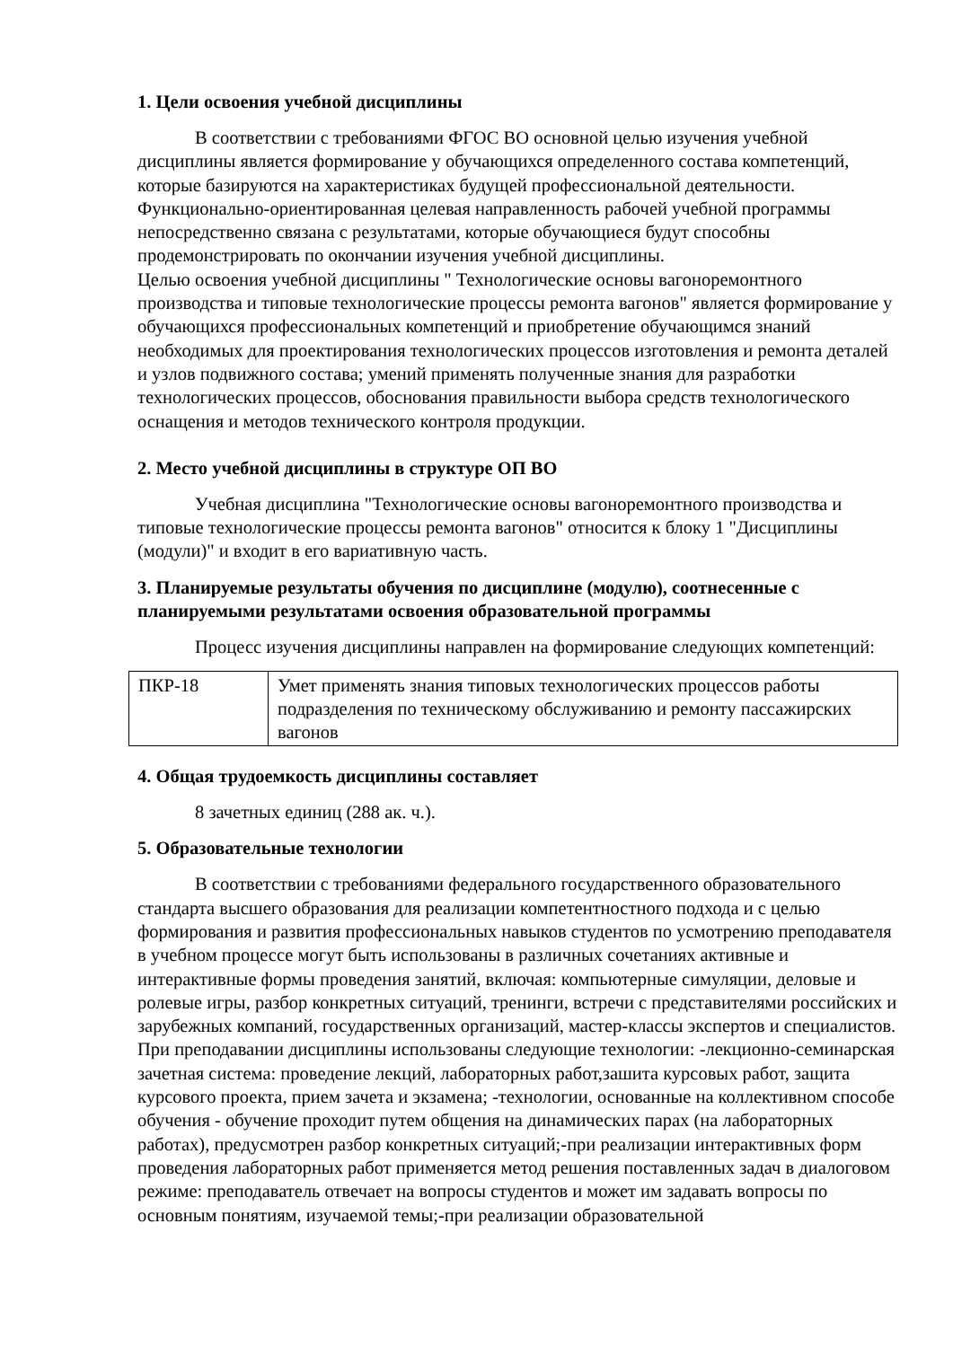1. Цели освоения учебной дисциплины
В соответствии с требованиями ФГОС ВО основной целью изучения учебной дисциплины является формирование у обучающихся определенного состава компетенций, которые базируются на характеристиках будущей профессиональной деятельности. Функционально-ориентированная целевая направленность рабочей учебной программы непосредственно связана с результатами, которые обучающиеся будут способны продемонстрировать по окончании изучения учебной дисциплины.
Целью освоения учебной дисциплины " Технологические основы вагоноремонтного производства и типовые технологические процессы ремонта вагонов" является формирование у обучающихся профессиональных компетенций и приобретение обучающимся знаний необходимых для проектирования технологических процессов изготовления и ремонта деталей и узлов подвижного состава; умений применять полученные знания для разработки технологических процессов, обоснования правильности выбора средств технологического оснащения и методов технического контроля продукции.
2. Место учебной дисциплины в структуре ОП ВО
Учебная дисциплина "Технологические основы вагоноремонтного производства и типовые технологические процессы ремонта вагонов" относится к блоку 1 "Дисциплины (модули)" и входит в его вариативную часть.
3. Планируемые результаты обучения по дисциплине (модулю), соотнесенные с планируемыми результатами освоения образовательной программы
Процесс изучения дисциплины направлен на формирование следующих компетенций:
| ПКР-18 | Умет применять знания типовых технологических процессов работы подразделения по техническому обслуживанию и ремонту пассажирских вагонов |
4. Общая трудоемкость дисциплины составляет
8 зачетных единиц (288 ак. ч.).
5. Образовательные технологии
В соответствии с требованиями федерального государственного образовательного стандарта высшего образования для реализации компетентностного подхода и с целью формирования и развития профессиональных навыков студентов по усмотрению преподавателя в учебном процессе могут быть использованы в различных сочетаниях активные и интерактивные формы проведения занятий, включая: компьютерные симуляции, деловые и ролевые игры, разбор конкретных ситуаций, тренинги, встречи с представителями российских и зарубежных компаний, государственных организаций, мастер-классы экспертов и специалистов. При преподавании дисциплины использованы следующие технологии: -лекционно-семинарская зачетная система: проведение лекций, лабораторных работ,зашита курсовых работ, защита курсового проекта, прием зачета и экзамена; -технологии, основанные на коллективном способе обучения - обучение проходит путем общения на динамических парах (на лабораторных работах), предусмотрен разбор конкретных ситуаций;-при реализации интерактивных форм проведения лабораторных работ применяется метод решения поставленных задач в диалоговом режиме: преподаватель отвечает на вопросы студентов и может им задавать вопросы по основным понятиям, изучаемой темы;-при реализации образовательной